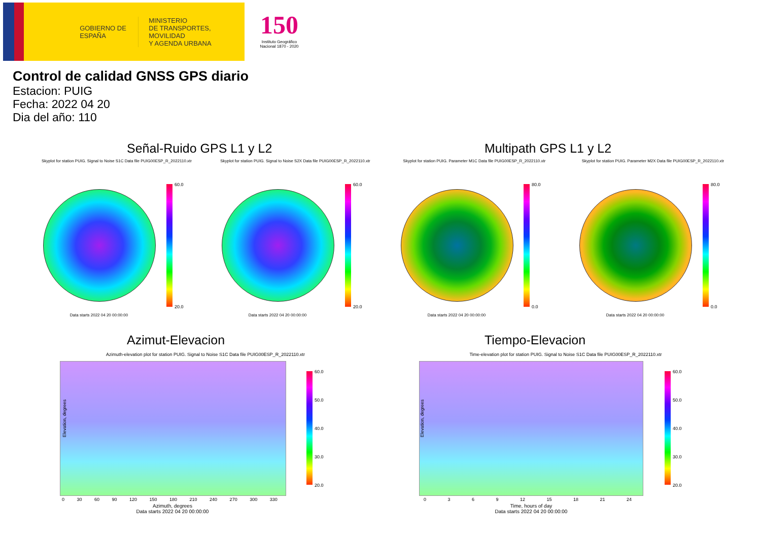GOBIERNO DE ESPAÑA
MINISTERIO
DE TRANSPORTES, MOVILIDAD
Y AGENDA URBANA
150
Instituto Geográfico Nacional 1870 - 2020
Control de calidad GNSS GPS diario
Estacion: PUIG
Fecha: 2022 04 20
Dia del año: 110
Señal-Ruido GPS L1 y L2 Multipath GPS L1 y L2
Skyplot for station PUIG. Signal to Noise S1C Data file PUIG00ESP_R_2022110.xtr
Skyplot for station PUIG. Signal to Noise S2X Data file PUIG00ESP_R_2022110.xtr
Skyplot for station PUIG. Parameter M1C Data file PUIG00ESP_R_2022110.xtr
Skyplot for station PUIG. Parameter M2X Data file PUIG00ESP_R_2022110.xtr
60.0
20.0
60.0
20.0
80.0
0.0
80.0
0.0
Data starts 2022 04 20 00:00:00 Data starts 2022 04 20 00:00:00 Data starts 2022 04 20 00:00:00 Data starts 2022 04 20 00:00:00
Azimut-Elevacion Tiempo-Elevacion
Azimuth-elevation plot for station PUIG. Signal to Noise S1C Data file PUIG00ESP_R_2022110.xtr Time-elevation plot for station PUIG. Signal to Noise S1C Data file PUIG00ESP_R_2022110.xtr
Elevation, degrees Elevation, degrees
0 30 60 90 120 150 180 210 240 270 300 330 0 3 6 9 12 15 18 21 24
Azimuth, degrees
Data starts 2022 04 20 00:00:00
Time, hours of day
Data starts 2022 04 20 00:00:00
60.0
50.0
40.0
30.0
20.0
60.0
50.0
40.0
30.0
20.0